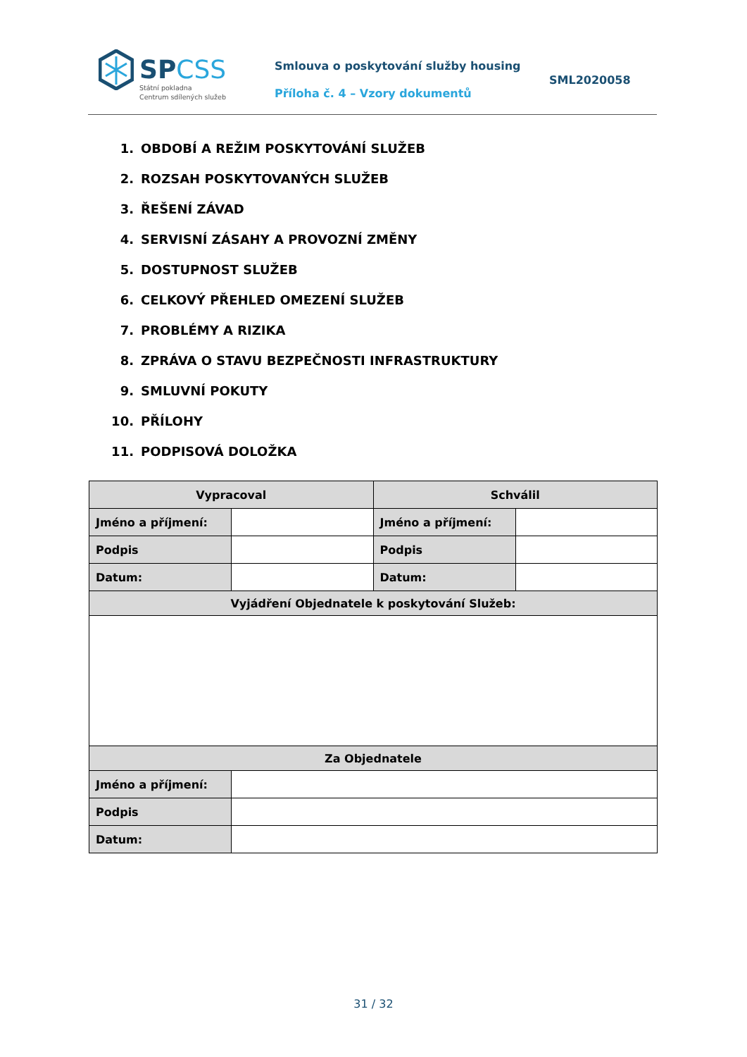SPCSS
Státní pokladna
Centrum sdílených služeb
Smlouva o poskytování služby housing
Příloha č. 4 – Vzory dokumentů
SML2020058
1. OBDOBÍ A REŽIM POSKYTOVÁNÍ SLUŽEB
2. ROZSAH POSKYTOVANÝCH SLUŽEB
3. ŘEŠENÍ ZÁVAD
4. SERVISNÍ ZÁSAHY A PROVOZNÍ ZMĚNY
5. DOSTUPNOST SLUŽEB
6. CELKOVÝ PŘEHLED OMEZENÍ SLUŽEB
7. PROBLÉMY A RIZIKA
8. ZPRÁVA O STAVU BEZPEČNOSTI INFRASTRUKTURY
9. SMLUVNÍ POKUTY
10. PŘÍLOHY
11. PODPISOVÁ DOLOŽKA
| Vypracoval | | Schválil | |
| --- | --- | --- | --- |
| Jméno a příjmení: | | Jméno a příjmení: | |
| Podpis | | Podpis | |
| Datum: | | Datum: | |
| Vyjádření Objednatele k poskytování Služeb: | | | |
| Za Objednatele | | | |
| Jméno a příjmení: | | | |
| Podpis | | | |
| Datum: | | | |
31 / 32